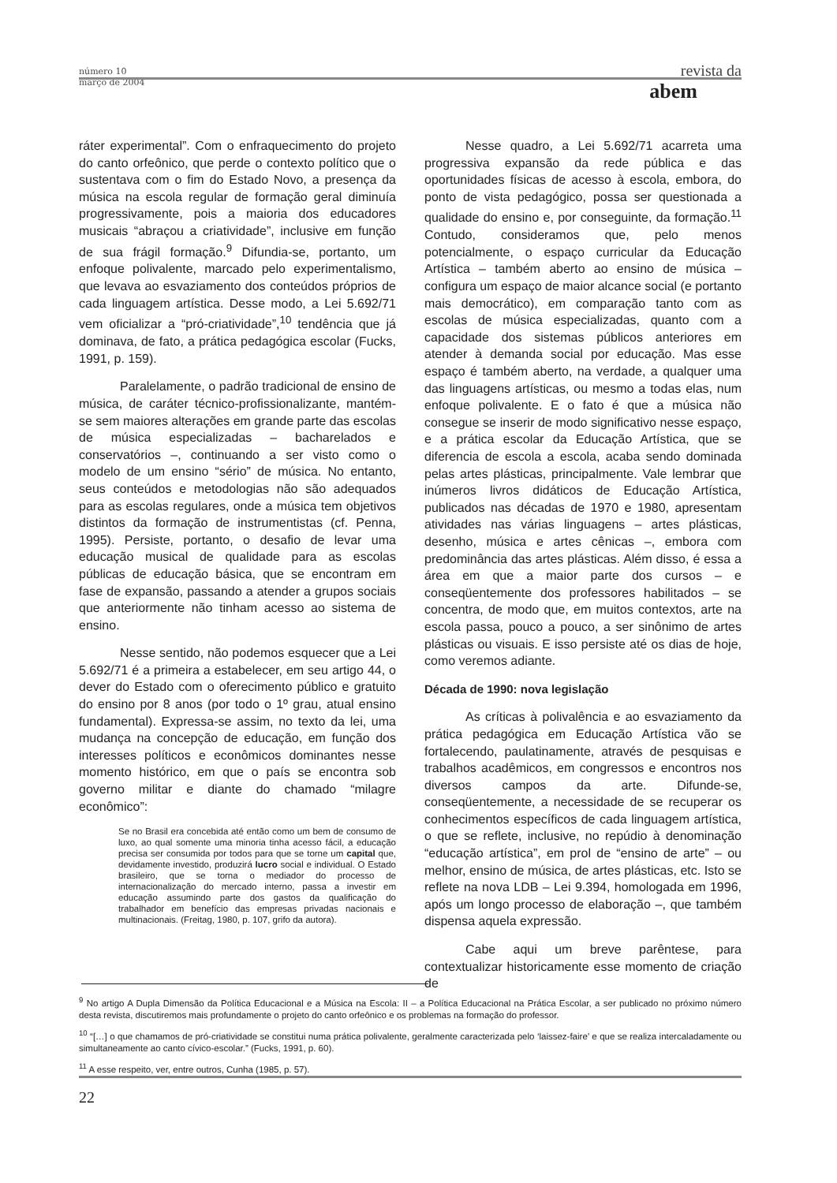número 10
março de 2004
revista da
abem
ráter experimental”. Com o enfraquecimento do projeto do canto orfeônico, que perde o contexto político que o sustentava com o fim do Estado Novo, a presença da música na escola regular de formação geral diminuía progressivamente, pois a maioria dos educadores musicais “abraçou a criatividade”, inclusive em função de sua frágil formação.<sup>9</sup> Difundia-se, portanto, um enfoque polivalente, marcado pelo experimentalismo, que levava ao esvaziamento dos conteúdos próprios de cada linguagem artística. Desse modo, a Lei 5.692/71 vem oficializar a “pró-criatividade”,<sup>10</sup> tendência que já dominava, de fato, a prática pedagógica escolar (Fucks, 1991, p. 159).
Paralelamente, o padrão tradicional de ensino de música, de caráter técnico-profissionalizante, mantém-se sem maiores alterações em grande parte das escolas de música especializadas – bacharelados e conservatórios –, continuando a ser visto como o modelo de um ensino “sério” de música. No entanto, seus conteúdos e metodologias não são adequados para as escolas regulares, onde a música tem objetivos distintos da formação de instrumentistas (cf. Penna, 1995). Persiste, portanto, o desafio de levar uma educação musical de qualidade para as escolas públicas de educação básica, que se encontram em fase de expansão, passando a atender a grupos sociais que anteriormente não tinham acesso ao sistema de ensino.
Nesse sentido, não podemos esquecer que a Lei 5.692/71 é a primeira a estabelecer, em seu artigo 44, o dever do Estado com o oferecimento público e gratuito do ensino por 8 anos (por todo o 1º grau, atual ensino fundamental). Expressa-se assim, no texto da lei, uma mudança na concepção de educação, em função dos interesses políticos e econômicos dominantes nesse momento histórico, em que o país se encontra sob governo militar e diante do chamado “milagre econômico”:
Se no Brasil era concebida até então como um bem de consumo de luxo, ao qual somente uma minoria tinha acesso fácil, a educação precisa ser consumida por todos para que se torne um capital que, devidamente investido, produzirá lucro social e individual. O Estado brasileiro, que se torna o mediador do processo de internacionalização do mercado interno, passa a investir em educação assumindo parte dos gastos da qualificação do trabalhador em benefício das empresas privadas nacionais e multinacionais. (Freitag, 1980, p. 107, grifo da autora).
Nesse quadro, a Lei 5.692/71 acarreta uma progressiva expansão da rede pública e das oportunidades físicas de acesso à escola, embora, do ponto de vista pedagógico, possa ser questionada a qualidade do ensino e, por conseguinte, da formação.<sup>11</sup> Contudo, consideramos que, pelo menos potencialmente, o espaço curricular da Educação Artística – também aberto ao ensino de música – configura um espaço de maior alcance social (e portanto mais democrático), em comparação tanto com as escolas de música especializadas, quanto com a capacidade dos sistemas públicos anteriores em atender à demanda social por educação. Mas esse espaço é também aberto, na verdade, a qualquer uma das linguagens artísticas, ou mesmo a todas elas, num enfoque polivalente. E o fato é que a música não consegue se inserir de modo significativo nesse espaço, e a prática escolar da Educação Artística, que se diferencia de escola a escola, acaba sendo dominada pelas artes plásticas, principalmente. Vale lembrar que inúmeros livros didáticos de Educação Artística, publicados nas décadas de 1970 e 1980, apresentam atividades nas várias linguagens – artes plásticas, desenho, música e artes cênicas –, embora com predominância das artes plásticas. Além disso, é essa a área em que a maior parte dos cursos – e conseqüentemente dos professores habilitados – se concentra, de modo que, em muitos contextos, arte na escola passa, pouco a pouco, a ser sinônimo de artes plásticas ou visuais. E isso persiste até os dias de hoje, como veremos adiante.
Década de 1990: nova legislação
As críticas à polivalência e ao esvaziamento da prática pedagógica em Educação Artística vão se fortalecendo, paulatinamente, através de pesquisas e trabalhos acadêmicos, em congressos e encontros nos diversos campos da arte. Difunde-se, conseqüentemente, a necessidade de se recuperar os conhecimentos específicos de cada linguagem artística, o que se reflete, inclusive, no repúdio à denominação “educação artística”, em prol de “ensino de arte” – ou melhor, ensino de música, de artes plásticas, etc. Isto se reflete na nova LDB – Lei 9.394, homologada em 1996, após um longo processo de elaboração –, que também dispensa aquela expressão.
Cabe aqui um breve parêntese, para contextualizar historicamente esse momento de criação de
<sup>9</sup> No artigo A Dupla Dimensão da Política Educacional e a Música na Escola: II – a Política Educacional na Prática Escolar, a ser publicado no próximo número desta revista, discutiremos mais profundamente o projeto do canto orfeônico e os problemas na formação do professor.
<sup>10</sup> “[…] o que chamamos de pró-criatividade se constitui numa prática polivalente, geralmente caracterizada pelo ‘laissez-faire’ e que se realiza intercaladamente ou simultaneamente ao canto cívico-escolar.” (Fucks, 1991, p. 60).
<sup>11</sup> A esse respeito, ver, entre outros, Cunha (1985, p. 57).
22